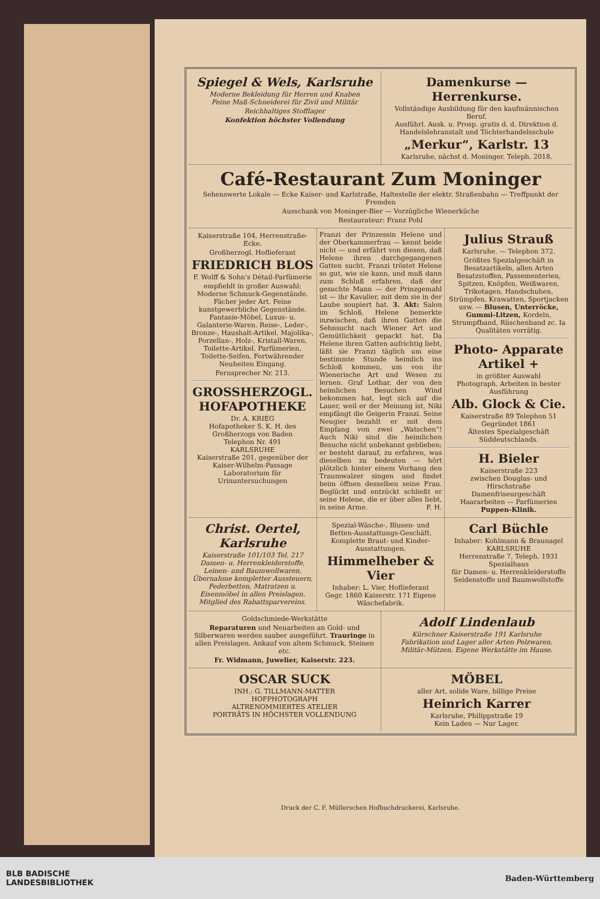Spiegel & Wels, Karlsruhe
Moderne Bekleidung für Herren und Knaben
Feine Maß-Schneiderei für Zivil und Militär
Reichhaltiges Stofflager
Konfektion höchster Vollendung
Damenkurse — Herrenkurse.
Vollständige Ausbildung für den kaufmännischen Beruf.
Ausführl. Ausk. u. Prosp. gratis d. d. Direktion d.
Handelslehranstalt und Töchterhandelsschule
„Merkur“, Karlstr. 13
Karlsruhe, nächst d. Moninger. Teleph. 2018.
Café-Restaurant Zum Moninger
Sehenswerte Lokale — Ecke Kaiser- und Karlstraße, Haltestelle der elektr. Straßenbahn — Treffpunkt der Fremden
Ausschank von Moninger-Bier — Vorzügliche Wienerküche
Restaurateur: Franz Pohl
Kaiserstraße 104, Herrenstraße-Ecke.
Großherzogl. Hoflieferant
FRIEDRICH BLOS
F. Wolff & Sohn's Détail-Parfümerie
empfiehlt in großer Auswahl: Moderne Schmuck-Gegenstände. Fächer jeder Art. Feine kunstgewerbliche Gegenstände. Fantasie-Möbel, Luxus- u. Galanterie-Waren. Reise-, Leder-, Bronze-, Haushalt-Artikel. Majolika-, Porzellan-, Holz-, Kristall-Waren. Toilette-Artikel. Parfümerien, Toilette-Seifen. Fortwährender Neuheiten Eingang.
Fernsprecher Nr. 213.
GROSSHERZOGL. HOFAPOTHEKE
Dr. A. KRIEG
Hofapotheker S. K. H. des Großherzogs von Baden
Telephon Nr. 491
KARLSRUHE
Kaiserstraße 201, gegenüber der Kaiser-Wilhelm-Passage
Laboratorium für Urinuntersuchungen
Franzi der Prinzessin Helene und der Oberkammerfrau — kennt beide nicht — und erfährt von diesen, daß Helene ihren durchgegangenen Gatten sucht. Franzi tröstet Helene so gut, wie sie kann, und muß dann zum Schluß erfahren, daß der gesuchte Mann — der Prinzgemahl ist — ihr Kavalier, mit dem sie in der Laube soupiert hat. 3. Akt: Salon im Schloß. Helene bemerkte inzwischen, daß ihren Gatten die Sehnsucht nach Wiener Art und Gemütlichkeit gepackt hat. Da Helene ihren Gatten aufrichtig liebt, läßt sie Franzi täglich um eine bestimmte Stunde heimlich ins Schloß kommen, um von ihr Wienerische Art und Wesen zu lernen. Graf Lothar, der von den heimlichen Besuchen Wind bekommen hat, legt sich auf die Lauer, weil er der Meinung ist, Niki empfängt die Geigerin Franzi. Seine Neugier bezahlt er mit dem Empfang von zwei „Watschen“! Auch Niki sind die heimlichen Besuche nicht unbekannt geblieben; er besteht darauf, zu erfahren, was dieselben zu bedeuten — hört plötzlich hinter einem Vorhang den Traumwalzer singen und findet beim öffnen desselben seine Frau. Beglückt und entzückt schließt er seine Helene, die er über alles liebt, in seine Arme. F. H.
Julius Strauß
Karlsruhe. — Telephon 372.
Größtes Spezialgeschäft in Besatzartikeln, allen Arten Besatzstoffen, Passementerien, Spitzen, Knöpfen, Weißwaren, Trikotagen, Handschuhen, Strümpfen, Krawatten, Sportjacken usw. — Blusen, Unterröcke, Gummi-Litzen, Kordeln, Strumpfband, Rüschenband zc. Ia Qualitäten vorrätig.
Photo- Apparate Artikel +
in größter Auswahl
Photograph. Arbeiten in bester Ausführung
Alb. Glock & Cie.
Kaiserstraße 89 Telephon 51
Gegründet 1861
Ältestes Spezialgeschäft Süddeutschlands.
H. Bieler
Kaiserstraße 223
zwischen Douglas- und Hirschstraße
Damenfriseurgeschäft
Haararbeiten — Parfümerien
Puppen-Klinik.
Christ. Oertel, Karlsruhe
Kaiserstraße 101/103 Tel. 217
Damen- u. Herrenkleiderstoffe, Leinen- und Baumwollwaren, Übernahme kompletter Aussteuern, Federbetten, Matratzen u. Eisenmöbel in allen Preislagen.
Mitglied des Rabattsparvereins.
Spezial-Wäsche-, Blusen- und Betten-Ausstattungs-Geschäft. Komplette Braut- und Kinder-Ausstattungen.
Himmelheber & Vier
Inhaber: L. Vier, Hoflieferant
Gegr. 1860 Kaiserstr. 171 Eigene Wäschefabrik.
Carl Büchle
Inhaber: Kohlmann & Braunagel
KARLSRUHE
Herrenstraße 7, Teleph. 1931
Spezialhaus
für Damen- u. Herrenkleiderstoffe
Seidenstoffe und Baumwollstoffe
Goldschmiede-Werkstätte
Reparaturen und Neuarbeiten an Gold- und Silberwaren werden sauber ausgeführt. Trauringe in allen Preislagen. Ankauf von altem Schmuck, Steinen etc.
Fr. Widmann, Juwelier, Kaiserstr. 223.
Adolf Lindenlaub
Kürschner Kaiserstraße 191 Karlsruhe
Fabrikation und Lager aller Arten Pelzwaren.
Militär-Mützen. Eigene Werkstätte im Hause.
OSCAR SUCK
INH.: G. TILLMANN-MATTER
HOFPHOTOGRAPH
ALTRENOMMIERTES ATELIER
PORTRÄTS IN HÖCHSTER VOLLENDUNG
MÖBEL
aller Art, solide Ware, billige Preise
Heinrich Karrer
Karlsruhe, Philippstraße 19
Kein Laden — Nur Lager.
Druck der C. F. Müllerschen Hofbuchdruckerei, Karlsruhe.
BLB BADISCHE
LANDESBIBLIOTHEK Baden-Württemberg